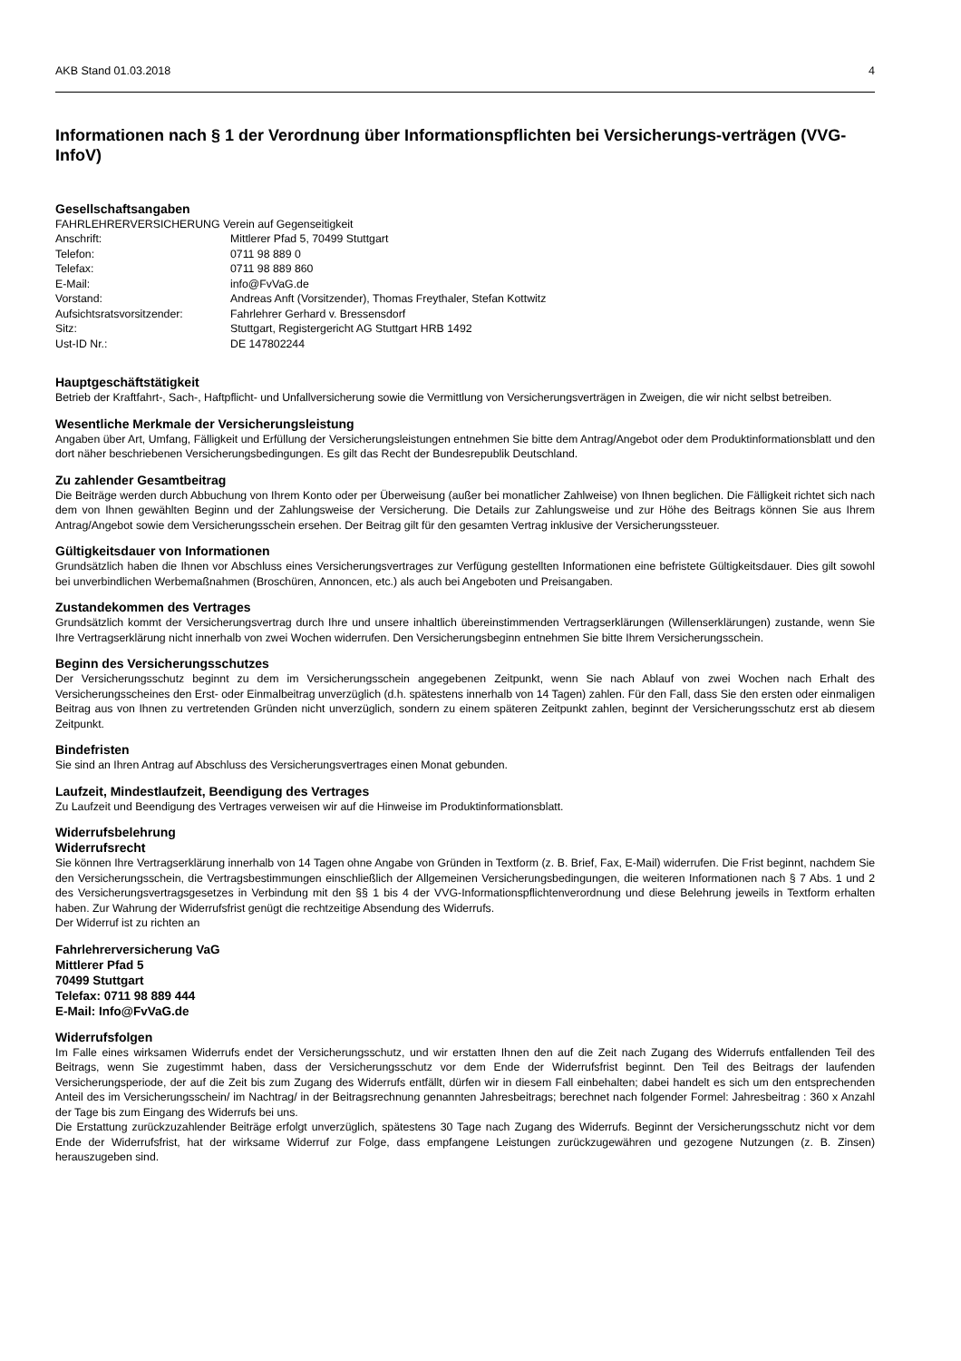AKB Stand 01.03.2018 4
Informationen nach § 1 der Verordnung über Informationspflichten bei Versicherungs-verträgen (VVG-InfoV)
Gesellschaftsangaben
FAHRLEHRERVERSICHERUNG Verein auf Gegenseitigkeit
| Anschrift: | Mittlerer Pfad 5, 70499 Stuttgart |
| Telefon: | 0711 98 889 0 |
| Telefax: | 0711 98 889 860 |
| E-Mail: | info@FvVaG.de |
| Vorstand: | Andreas Anft (Vorsitzender), Thomas Freythaler, Stefan Kottwitz |
| Aufsichtsratsvorsitzender: | Fahrlehrer Gerhard v. Bressensdorf |
| Sitz: | Stuttgart, Registergericht AG Stuttgart HRB 1492 |
| Ust-ID Nr.: | DE 147802244 |
Hauptgeschäftstätigkeit
Betrieb der Kraftfahrt-, Sach-, Haftpflicht- und Unfallversicherung sowie die Vermittlung von Versicherungsverträgen in Zweigen, die wir nicht selbst betreiben.
Wesentliche Merkmale der Versicherungsleistung
Angaben über Art, Umfang, Fälligkeit und Erfüllung der Versicherungsleistungen entnehmen Sie bitte dem Antrag/Angebot oder dem Produktinformationsblatt und den dort näher beschriebenen Versicherungsbedingungen. Es gilt das Recht der Bundesrepublik Deutschland.
Zu zahlender Gesamtbeitrag
Die Beiträge werden durch Abbuchung von Ihrem Konto oder per Überweisung (außer bei monatlicher Zahlweise) von Ihnen beglichen. Die Fälligkeit richtet sich nach dem von Ihnen gewählten Beginn und der Zahlungsweise der Versicherung. Die Details zur Zahlungsweise und zur Höhe des Beitrags können Sie aus Ihrem Antrag/Angebot sowie dem Versicherungsschein ersehen. Der Beitrag gilt für den gesamten Vertrag inklusive der Versicherungssteuer.
Gültigkeitsdauer von Informationen
Grundsätzlich haben die Ihnen vor Abschluss eines Versicherungsvertrages zur Verfügung gestellten Informationen eine befristete Gültigkeitsdauer. Dies gilt sowohl bei unverbindlichen Werbemaßnahmen (Broschüren, Annoncen, etc.) als auch bei Angeboten und Preisangaben.
Zustandekommen des Vertrages
Grundsätzlich kommt der Versicherungsvertrag durch Ihre und unsere inhaltlich übereinstimmenden Vertragserklärungen (Willenserklärungen) zustande, wenn Sie Ihre Vertragserklärung nicht innerhalb von zwei Wochen widerrufen. Den Versicherungsbeginn entnehmen Sie bitte Ihrem Versicherungsschein.
Beginn des Versicherungsschutzes
Der Versicherungsschutz beginnt zu dem im Versicherungsschein angegebenen Zeitpunkt, wenn Sie nach Ablauf von zwei Wochen nach Erhalt des Versicherungsscheines den Erst- oder Einmalbeitrag unverzüglich (d.h. spätestens innerhalb von 14 Tagen) zahlen. Für den Fall, dass Sie den ersten oder einmaligen Beitrag aus von Ihnen zu vertretenden Gründen nicht unverzüglich, sondern zu einem späteren Zeitpunkt zahlen, beginnt der Versicherungsschutz erst ab diesem Zeitpunkt.
Bindefristen
Sie sind an Ihren Antrag auf Abschluss des Versicherungsvertrages einen Monat gebunden.
Laufzeit, Mindestlaufzeit, Beendigung des Vertrages
Zu Laufzeit und Beendigung des Vertrages verweisen wir auf die Hinweise im Produktinformationsblatt.
Widerrufsbelehrung
Widerrufsrecht
Sie können Ihre Vertragserklärung innerhalb von 14 Tagen ohne Angabe von Gründen in Textform (z. B. Brief, Fax, E-Mail) widerrufen. Die Frist beginnt, nachdem Sie den Versicherungsschein, die Vertragsbestimmungen einschließlich der Allgemeinen Versicherungsbedingungen, die weiteren Informationen nach § 7 Abs. 1 und 2 des Versicherungsvertragsgesetzes in Verbindung mit den §§ 1 bis 4 der VVG-Informationspflichtenverordnung und diese Belehrung jeweils in Textform erhalten haben. Zur Wahrung der Widerrufsfrist genügt die rechtzeitige Absendung des Widerrufs.
Der Widerruf ist zu richten an
Fahrlehrerversicherung VaG
Mittlerer Pfad 5
70499 Stuttgart
Telefax: 0711 98 889 444
E-Mail: Info@FvVaG.de
Widerrufsfolgen
Im Falle eines wirksamen Widerrufs endet der Versicherungsschutz, und wir erstatten Ihnen den auf die Zeit nach Zugang des Widerrufs entfallenden Teil des Beitrags, wenn Sie zugestimmt haben, dass der Versicherungsschutz vor dem Ende der Widerrufsfrist beginnt. Den Teil des Beitrags der laufenden Versicherungsperiode, der auf die Zeit bis zum Zugang des Widerrufs entfällt, dürfen wir in diesem Fall einbehalten; dabei handelt es sich um den entsprechenden Anteil des im Versicherungsschein/ im Nachtrag/ in der Beitragsrechnung genannten Jahresbeitrags; berechnet nach folgender Formel: Jahresbeitrag : 360 x Anzahl der Tage bis zum Eingang des Widerrufs bei uns.
Die Erstattung zurückzuzahlender Beiträge erfolgt unverzüglich, spätestens 30 Tage nach Zugang des Widerrufs. Beginnt der Versicherungsschutz nicht vor dem Ende der Widerrufsfrist, hat der wirksame Widerruf zur Folge, dass empfangene Leistungen zurückzugewähren und gezogene Nutzungen (z. B. Zinsen) herauszugeben sind.